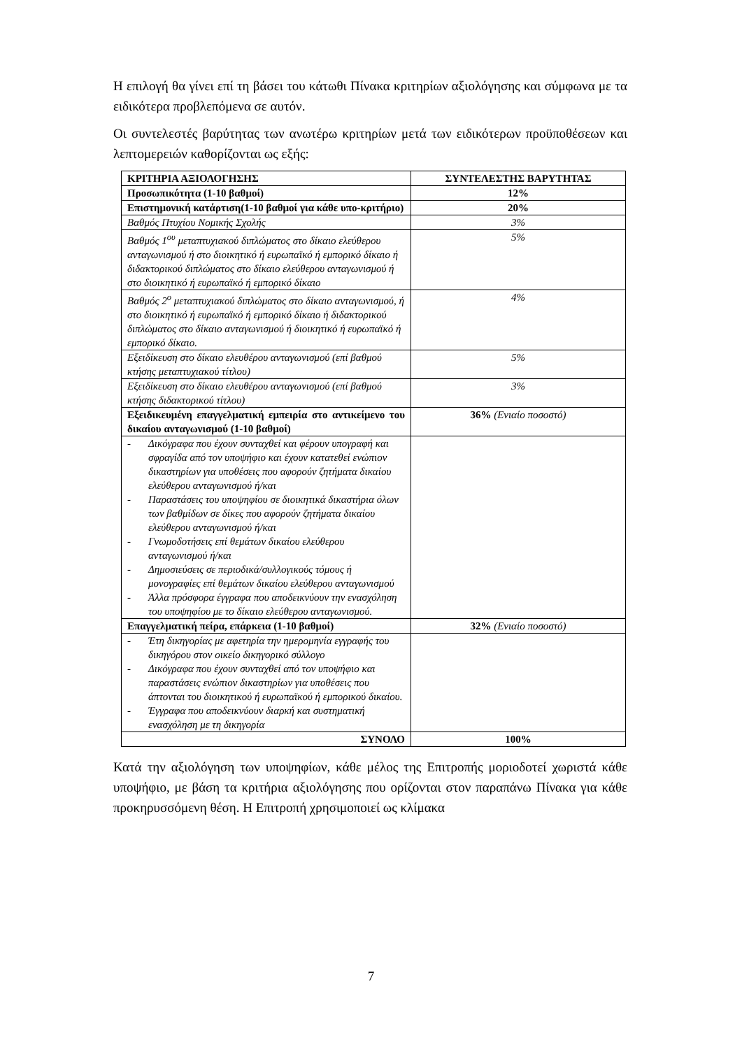Η επιλογή θα γίνει επί τη βάσει του κάτωθι Πίνακα κριτηρίων αξιολόγησης και σύμφωνα με τα ειδικότερα προβλεπόμενα σε αυτόν.
Οι συντελεστές βαρύτητας των ανωτέρω κριτηρίων μετά των ειδικότερων προϋποθέσεων και λεπτομερειών καθορίζονται ως εξής:
| ΚΡΙΤΗΡΙΑ ΑΞΙΟΛΟΓΗΣΗΣ | ΣΥΝΤΕΛΕΣΤΗΣ ΒΑΡΥΤΗΤΑΣ |
| Προσωπικότητα (1-10 βαθμοί) | 12% |
| Επιστημονική κατάρτιση(1-10 βαθμοί για κάθε υπο-κριτήριο) | 20% |
| Βαθμός Πτυχίου Νομικής Σχολής | 3% |
| Βαθμός 1<sup>ου</sup> μεταπτυχιακού διπλώματος στο δίκαιο ελεύθερου ανταγωνισμού ή στο διοικητικό ή ευρωπαϊκό ή εμπορικό δίκαιο ή διδακτορικού διπλώματος στο δίκαιο ελεύθερου ανταγωνισμού ή στο διοικητικό ή ευρωπαϊκό ή εμπορικό δίκαιο | 5% |
| Βαθμός 2<sup>ο</sup> μεταπτυχιακού διπλώματος στο δίκαιο ανταγωνισμού, ή στο διοικητικό ή ευρωπαϊκό ή εμπορικό δίκαιο ή διδακτορικού διπλώματος στο δίκαιο ανταγωνισμού ή διοικητικό ή ευρωπαϊκό ή εμπορικό δίκαιο. | 4% |
| Εξειδίκευση στο δίκαιο ελευθέρου ανταγωνισμού (επί βαθμού κτήσης μεταπτυχιακού τίτλου) | 5% |
| Εξειδίκευση στο δίκαιο ελευθέρου ανταγωνισμού (επί βαθμού κτήσης διδακτορικού τίτλου) | 3% |
| Εξειδικευμένη επαγγελματική εμπειρία στο αντικείμενο του δικαίου ανταγωνισμού (1-10 βαθμοί) | 36% (Ενιαίο ποσοστό) |
| - Δικόγραφα που έχουν συνταχθεί και φέρουν υπογραφή και σφραγίδα από τον υποψήφιο και έχουν κατατεθεί ενώπιον δικαστηρίων για υποθέσεις που αφορούν ζητήματα δικαίου ελεύθερου ανταγωνισμού ή/και - Παραστάσεις του υποψηφίου σε διοικητικά δικαστήρια όλων των βαθμίδων σε δίκες που αφορούν ζητήματα δικαίου ελεύθερου ανταγωνισμού ή/και - Γνωμοδοτήσεις επί θεμάτων δικαίου ελεύθερου ανταγωνισμού ή/και - Δημοσιεύσεις σε περιοδικά/συλλογικούς τόμους ή μονογραφίες επί θεμάτων δικαίου ελεύθερου ανταγωνισμού - Άλλα πρόσφορα έγγραφα που αποδεικνύουν την ενασχόληση του υποψηφίου με το δίκαιο ελεύθερου ανταγωνισμού. | |
| Επαγγελματική πείρα, επάρκεια (1-10 βαθμοί) | 32% (Ενιαίο ποσοστό) |
| - Έτη δικηγορίας με αφετηρία την ημερομηνία εγγραφής του δικηγόρου στον οικείο δικηγορικό σύλλογο - Δικόγραφα που έχουν συνταχθεί από τον υποψήφιο και παραστάσεις ενώπιον δικαστηρίων για υποθέσεις που άπτονται του διοικητικού ή ευρωπαϊκού ή εμπορικού δικαίου. - Έγγραφα που αποδεικνύουν διαρκή και συστηματική ενασχόληση με τη δικηγορία | |
| ΣΥΝΟΛΟ | 100% |
Κατά την αξιολόγηση των υποψηφίων, κάθε μέλος της Επιτροπής μοριοδοτεί χωριστά κάθε υποψήφιο, με βάση τα κριτήρια αξιολόγησης που ορίζονται στον παραπάνω Πίνακα για κάθε προκηρυσσόμενη θέση. Η Επιτροπή χρησιμοποιεί ως κλίμακα
7